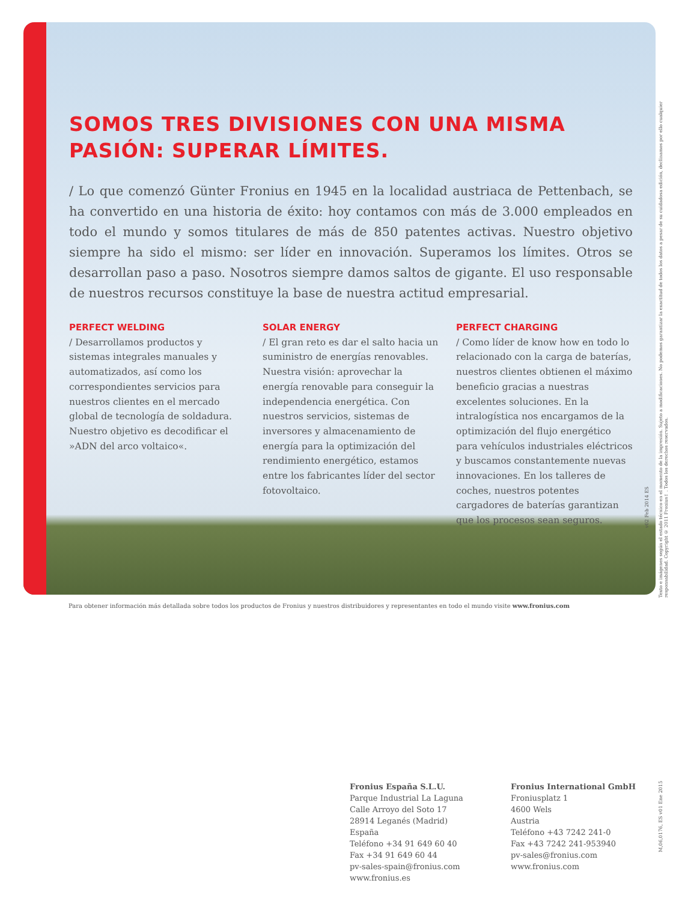SOMOS TRES DIVISIONES CON UNA MISMA PASIÓN: SUPERAR LÍMITES.
/ Lo que comenzó Günter Fronius en 1945 en la localidad austriaca de Pettenbach, se ha convertido en una historia de éxito: hoy contamos con más de 3.000 empleados en todo el mundo y somos titulares de más de 850 patentes activas. Nuestro objetivo siempre ha sido el mismo: ser líder en innovación. Superamos los límites. Otros se desarrollan paso a paso. Nosotros siempre damos saltos de gigante. El uso responsable de nuestros recursos constituye la base de nuestra actitud empresarial.
PERFECT WELDING
/ Desarrollamos productos y sistemas integrales manuales y automatizados, así como los correspondientes servicios para nuestros clientes en el mercado global de tecnología de soldadura. Nuestro objetivo es decodificar el »ADN del arco voltaico«.
SOLAR ENERGY
/ El gran reto es dar el salto hacia un suministro de energías renovables. Nuestra visión: aprovechar la energía renovable para conseguir la independencia energética. Con nuestros servicios, sistemas de inversores y almacenamiento de energía para la optimización del rendimiento energético, estamos entre los fabricantes líder del sector fotovoltaico.
PERFECT CHARGING
/ Como líder de know how en todo lo relacionado con la carga de baterías, nuestros clientes obtienen el máximo beneficio gracias a nuestras excelentes soluciones. En la intralogística nos encargamos de la optimización del flujo energético para vehículos industriales eléctricos y buscamos constantemente nuevas innovaciones. En los talleres de coches, nuestros potentes cargadores de baterías garantizan que los procesos sean seguros.
v02 Feb 2014 ES
Texto e imágenes según el estado técnico en el momento de la impresión. Sujeto a modificaciones. No podemos garantizar la exactitud de todos los datos a pesar de su cuidadosa edición, declinamos por ello cualquier responsabilidad. Copyright © 2011 Fronius™. Todos los derechos reservados.
Para obtener información más detallada sobre todos los productos de Fronius y nuestros distribuidores y representantes en todo el mundo visite www.fronius.com
Fronius España S.L.U.
Parque Industrial La Laguna
Calle Arroyo del Soto 17
28914 Leganés (Madrid)
España
Teléfono +34 91 649 60 40
Fax +34 91 649 60 44
pv-sales-spain@fronius.com
www.fronius.es
Fronius International GmbH
Froniusplatz 1
4600 Wels
Austria
Teléfono +43 7242 241-0
Fax +43 7242 241-953940
pv-sales@fronius.com
www.fronius.com
M,06,0176, ES v01 Ene 2015